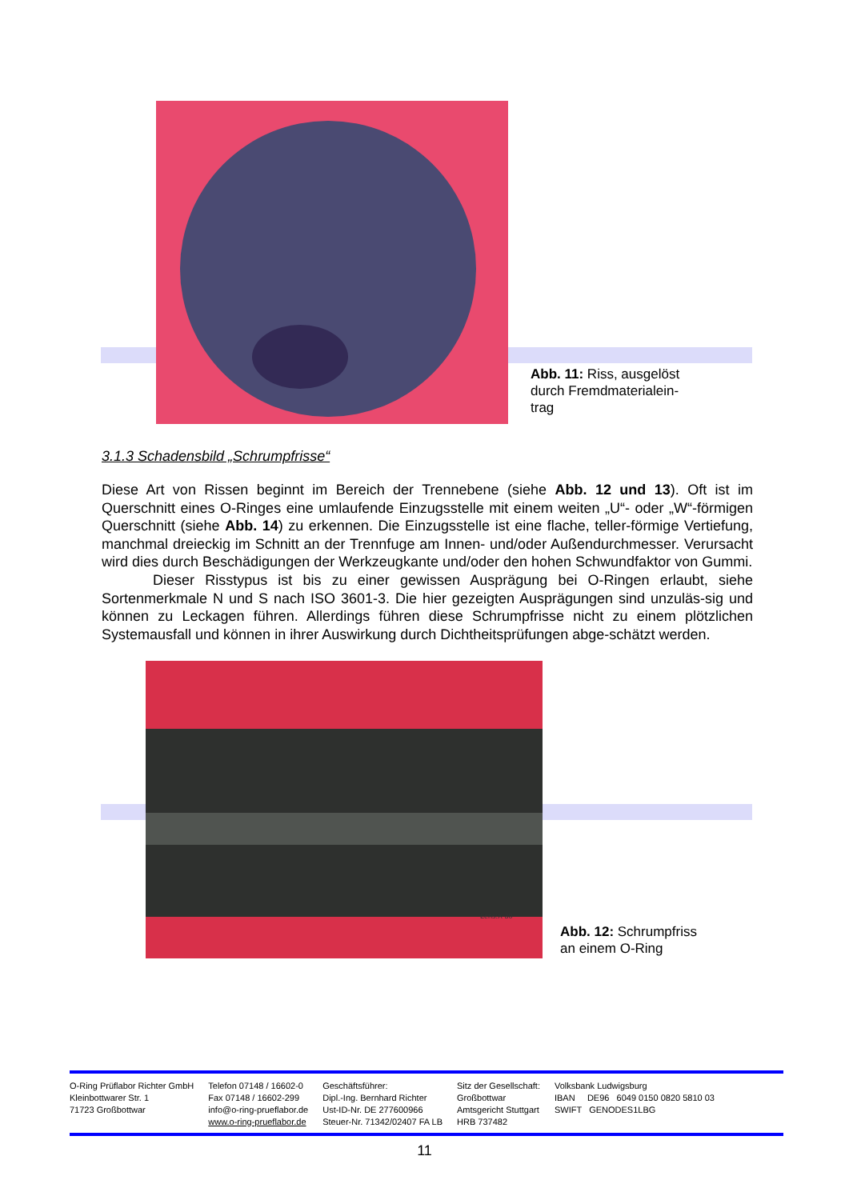Abb. 11: Riss, ausgelöst
durch Fremdmaterialein-
trag
3.1.3 Schadensbild „Schrumpfrisse“
Diese Art von Rissen beginnt im Bereich der Trennebene (siehe Abb. 12 und 13). Oft ist im Querschnitt eines O-Ringes eine umlaufende Einzugsstelle mit einem weiten „U“- oder „W“-förmigen Querschnitt (siehe Abb. 14) zu erkennen. Die Einzugsstelle ist eine flache, teller-förmige Vertiefung, manchmal dreieckig im Schnitt an der Trennfuge am Innen- und/oder Außendurchmesser. Verursacht wird dies durch Beschädigungen der Werkzeugkante und/oder den hohen Schwundfaktor von Gummi.
Dieser Risstypus ist bis zu einer gewissen Ausprägung bei O-Ringen erlaubt, siehe Sortenmerkmale N und S nach ISO 3601-3. Die hier gezeigten Ausprägungen sind unzuläs-sig und können zu Leckagen führen. Allerdings führen diese Schrumpfrisse nicht zu einem plötzlichen Systemausfall und können in ihrer Auswirkung durch Dichtheitsprüfungen abge-schätzt werden.
Lens:X 30
Abb. 12: Schrumpfriss
an einem O-Ring
O-Ring Prüflabor Richter GmbH
Kleinbottwarer Str. 1
71723 Großbottwar
Telefon 07148 / 16602-0
Fax 07148 / 16602-299
info@o-ring-prueflabor.de
www.o-ring-prueflabor.de
Geschäftsführer:
Dipl.-Ing. Bernhard Richter
Ust-ID-Nr. DE 277600966
Steuer-Nr. 71342/02407 FA LB
Sitz der Gesellschaft:
Großbottwar
Amtsgericht Stuttgart
HRB 737482
Volksbank Ludwigsburg
IBAN DE96 6049 0150 0820 5810 03
SWIFT GENODES1LBG
11